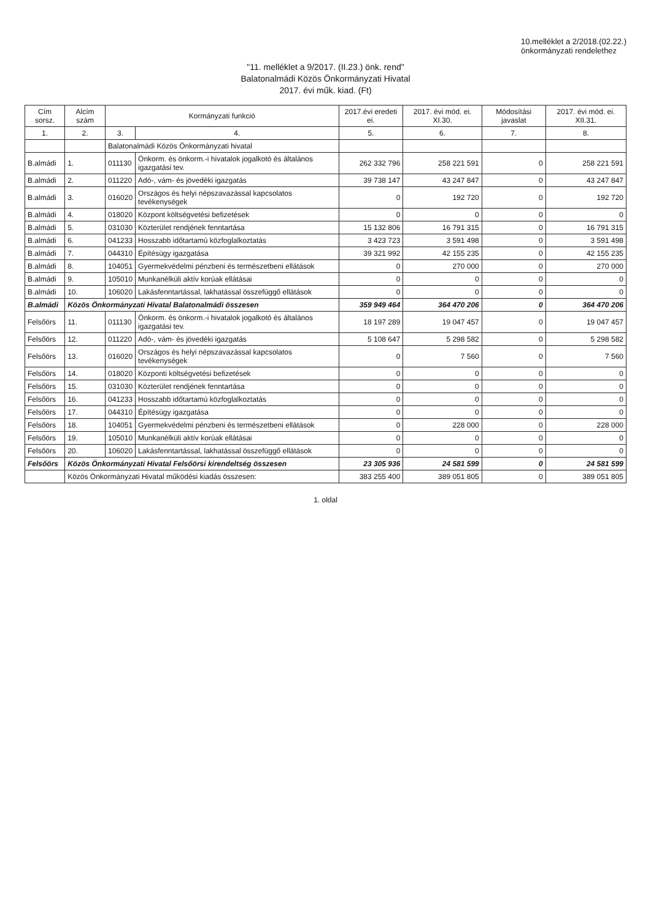10.melléklet a 2/2018.(02.22.)
önkormányzati rendelethez
"11. melléklet a 9/2017. (II.23.) önk. rend"
Balatonalmádi Közös Önkormányzati Hivatal
2017. évi műk. kiad. (Ft)
| Cím sorsz. | Alcím szám | Kormányzati funkció | | 2017.évi eredeti ei. | 2017. évi mód. ei. XI.30. | Módosítási javaslat | 2017. évi mód. ei. XII.31. |
| --- | --- | --- | --- | --- | --- | --- | --- |
| 1. | 2. | 3. | 4. | 5. | 6. | 7. | 8. |
| | | Balatonalmádi Közös Önkormányzati hivatal | | | | | |
| B.almádi | 1. | 011130 | Önkorm. és önkorm.-i hivatalok jogalkotó és általános igazgatási tev. | 262 332 796 | 258 221 591 | 0 | 258 221 591 |
| B.almádi | 2. | 011220 | Adó-, vám- és jövedéki igazgatás | 39 738 147 | 43 247 847 | 0 | 43 247 847 |
| B.almádi | 3. | 016020 | Országos és helyi népszavazással kapcsolatos tevékenységek | 0 | 192 720 | 0 | 192 720 |
| B.almádi | 4. | 018020 | Központ költségvetési befizetések | 0 | 0 | 0 | 0 |
| B.almádi | 5. | 031030 | Közterület rendjének fenntartása | 15 132 806 | 16 791 315 | 0 | 16 791 315 |
| B.almádi | 6. | 041233 | Hosszabb időtartamú közfoglalkoztatás | 3 423 723 | 3 591 498 | 0 | 3 591 498 |
| B.almádi | 7. | 044310 | Építésügy igazgatása | 39 321 992 | 42 155 235 | 0 | 42 155 235 |
| B.almádi | 8. | 104051 | Gyermekvédelmi pénzbeni és természetbeni ellátások | 0 | 270 000 | 0 | 270 000 |
| B.almádi | 9. | 105010 | Munkanélküli aktív korúak ellátásai | 0 | 0 | 0 | 0 |
| B.almádi | 10. | 106020 | Lakásfenntartással, lakhatással összefüggő ellátások | 0 | 0 | 0 | 0 |
| B.almádi | Közös Önkormányzati Hivatal Balatonalmádi összesen | | | 359 949 464 | 364 470 206 | 0 | 364 470 206 |
| Felsőörs | 11. | 011130 | Önkorm. és önkorm.-i hivatalok jogalkotó és általános igazgatási tev. | 18 197 289 | 19 047 457 | 0 | 19 047 457 |
| Felsőörs | 12. | 011220 | Adó-, vám- és jövedéki igazgatás | 5 108 647 | 5 298 582 | 0 | 5 298 582 |
| Felsőörs | 13. | 016020 | Országos és helyi népszavazással kapcsolatos tevékenységek | 0 | 7 560 | 0 | 7 560 |
| Felsőörs | 14. | 018020 | Központi költségvetési befizetések | 0 | 0 | 0 | 0 |
| Felsőörs | 15. | 031030 | Közterület rendjének fenntartása | 0 | 0 | 0 | 0 |
| Felsőörs | 16. | 041233 | Hosszabb időtartamú közfoglalkoztatás | 0 | 0 | 0 | 0 |
| Felsőörs | 17. | 044310 | Építésügy igazgatása | 0 | 0 | 0 | 0 |
| Felsőörs | 18. | 104051 | Gyermekvédelmi pénzbeni és természetbeni ellátások | 0 | 228 000 | 0 | 228 000 |
| Felsőörs | 19. | 105010 | Munkanélküli aktív korúak ellátásai | 0 | 0 | 0 | 0 |
| Felsőörs | 20. | 106020 | Lakásfenntartással, lakhatással összefüggő ellátások | 0 | 0 | 0 | 0 |
| Felsőörs | Közös Önkormányzati Hivatal Felsőörsi kirendeltség összesen | | | 23 305 936 | 24 581 599 | 0 | 24 581 599 |
| | Közös Önkormányzati Hivatal működési kiadás összesen: | | | 383 255 400 | 389 051 805 | 0 | 389 051 805 |
1. oldal